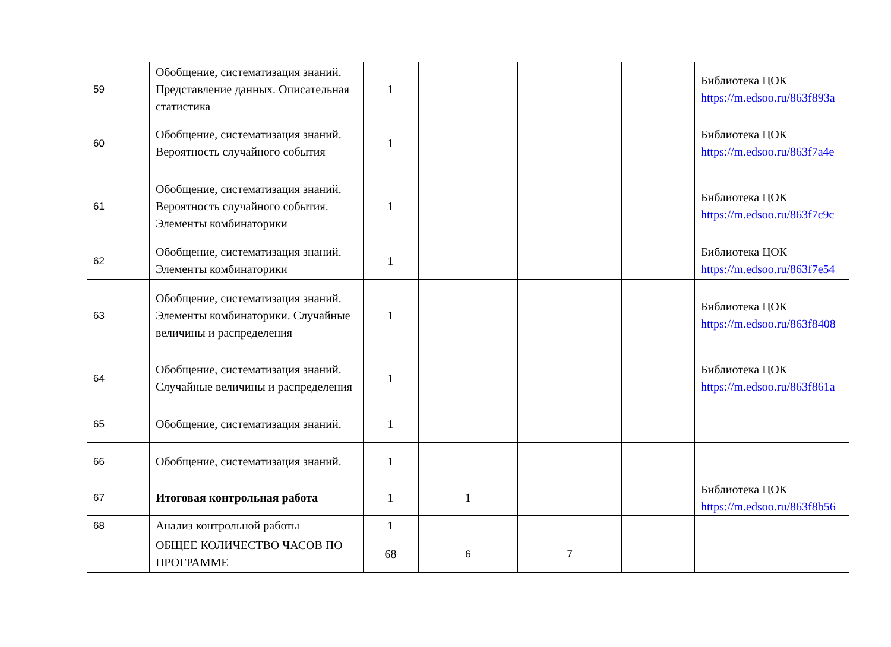| 59 | Обобщение, систематизация знаний. Представление данных. Описательная статистика | 1 | | | | Библиотека ЦОК https://m.edsoo.ru/863f893a |
| 60 | Обобщение, систематизация знаний. Вероятность случайного события | 1 | | | | Библиотека ЦОК https://m.edsoo.ru/863f7a4e |
| 61 | Обобщение, систематизация знаний. Вероятность случайного события. Элементы комбинаторики | 1 | | | | Библиотека ЦОК https://m.edsoo.ru/863f7c9c |
| 62 | Обобщение, систематизация знаний. Элементы комбинаторики | 1 | | | | Библиотека ЦОК https://m.edsoo.ru/863f7e54 |
| 63 | Обобщение, систематизация знаний. Элементы комбинаторики. Случайные величины и распределения | 1 | | | | Библиотека ЦОК https://m.edsoo.ru/863f8408 |
| 64 | Обобщение, систематизация знаний. Случайные величины и распределения | 1 | | | | Библиотека ЦОК https://m.edsoo.ru/863f861a |
| 65 | Обобщение, систематизация знаний. | 1 | | | | |
| 66 | Обобщение, систематизация знаний. | 1 | | | | |
| 67 | Итоговая контрольная работа | 1 | 1 | | | Библиотека ЦОК https://m.edsoo.ru/863f8b56 |
| 68 | Анализ контрольной работы | 1 | | | | |
| | ОБЩЕЕ КОЛИЧЕСТВО ЧАСОВ ПО ПРОГРАММЕ | 68 | 6 | 7 | | |